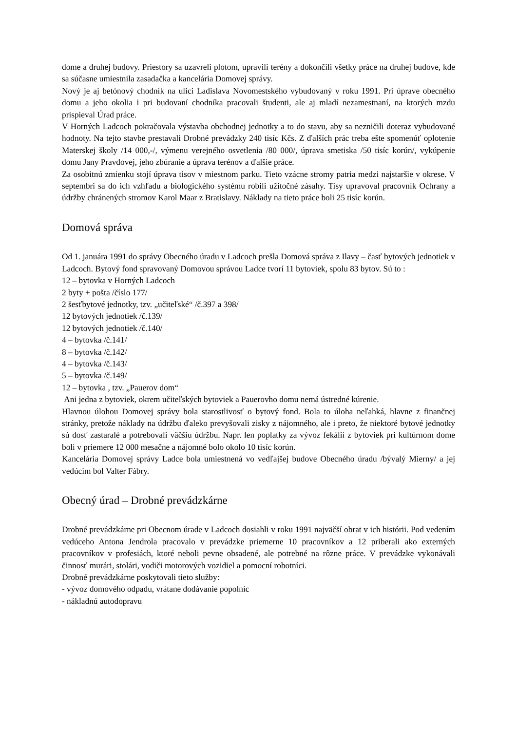dome a druhej budovy. Priestory sa uzavreli plotom, upravili terény a dokončili všetky práce na druhej budove, kde sa súčasne umiestnila zasadačka a kancelária Domovej správy.
Nový je aj betónový chodník na ulici Ladislava Novomestského vybudovaný v roku 1991. Pri úprave obecného domu a jeho okolia i pri budovaní chodníka pracovali študenti, ale aj mladí nezamestnaní, na ktorých mzdu prispieval Úrad práce.
V Horných Ladcoch pokračovala výstavba obchodnej jednotky a to do stavu, aby sa nezničili doteraz vybudované hodnoty. Na tejto stavbe prestavali Drobné prevádzky 240 tisíc Kčs. Z ďalších prác treba ešte spomenúť oplotenie Materskej školy /14 000,-/, výmenu verejného osvetlenia /80 000/, úprava smetiska /50 tisíc korún/, vykúpenie domu Jany Pravdovej, jeho zbúranie a úprava terénov a ďalšie práce.
Za osobitnú zmienku stojí úprava tisov v miestnom parku. Tieto vzácne stromy patria medzi najstaršie v okrese. V septembri sa do ich vzhľadu a biologického systému robili užitočné zásahy. Tisy upravoval pracovník Ochrany a údržby chránených stromov Karol Maar z Bratislavy. Náklady na tieto práce boli 25 tisíc korún.
Domová správa
Od 1. januára 1991 do správy Obecného úradu v Ladcoch prešla Domová správa z Ilavy – časť bytových jednotiek v Ladcoch. Bytový fond spravovaný Domovou správou Ladce tvorí 11 bytoviek, spolu 83 bytov. Sú to :
12 – bytovka v Horných Ladcoch
2 byty + pošta /číslo 177/
2 šesťbytové jednotky, tzv. „učiteľské“ /č.397 a 398/
12 bytových jednotiek /č.139/
12 bytových jednotiek /č.140/
4 – bytovka /č.141/
8 – bytovka /č.142/
4 – bytovka /č.143/
5 – bytovka /č.149/
12 – bytovka , tzv. „Pauerov dom“
Ani jedna z bytoviek, okrem učiteľských bytoviek a Pauerovho domu nemá ústredné kúrenie.
Hlavnou úlohou Domovej správy bola starostlivosť o bytový fond. Bola to úloha neľahká, hlavne z finančnej stránky, pretože náklady na údržbu ďaleko prevyšovali zisky z nájomného, ale i preto, že niektoré bytové jednotky sú dosť zastaralé a potrebovali väčšiu údržbu. Napr. len poplatky za vývoz fekálií z bytoviek pri kultúrnom dome boli v priemere 12 000 mesačne a nájomné bolo okolo 10 tisíc korún.
Kancelária Domovej správy Ladce bola umiestnená vo vedľajšej budove Obecného úradu /bývalý Mierny/ a jej vedúcim bol Valter Fábry.
Obecný úrad – Drobné prevádzkárne
Drobné prevádzkárne pri Obecnom úrade v Ladcoch dosiahli v roku 1991 najväčší obrat v ich histórii. Pod vedením vedúceho Antona Jendrola pracovalo v prevádzke priemerne 10 pracovníkov a 12 priberali ako externých pracovníkov v profesiách, ktoré neboli pevne obsadené, ale potrebné na rôzne práce. V prevádzke vykonávali činnosť murári, stolári, vodiči motorových vozidiel a pomocní robotníci.
Drobné prevádzkárne poskytovali tieto služby:
- vývoz domového odpadu, vrátane dodávanie popolníc
- nákladnú autodopravu